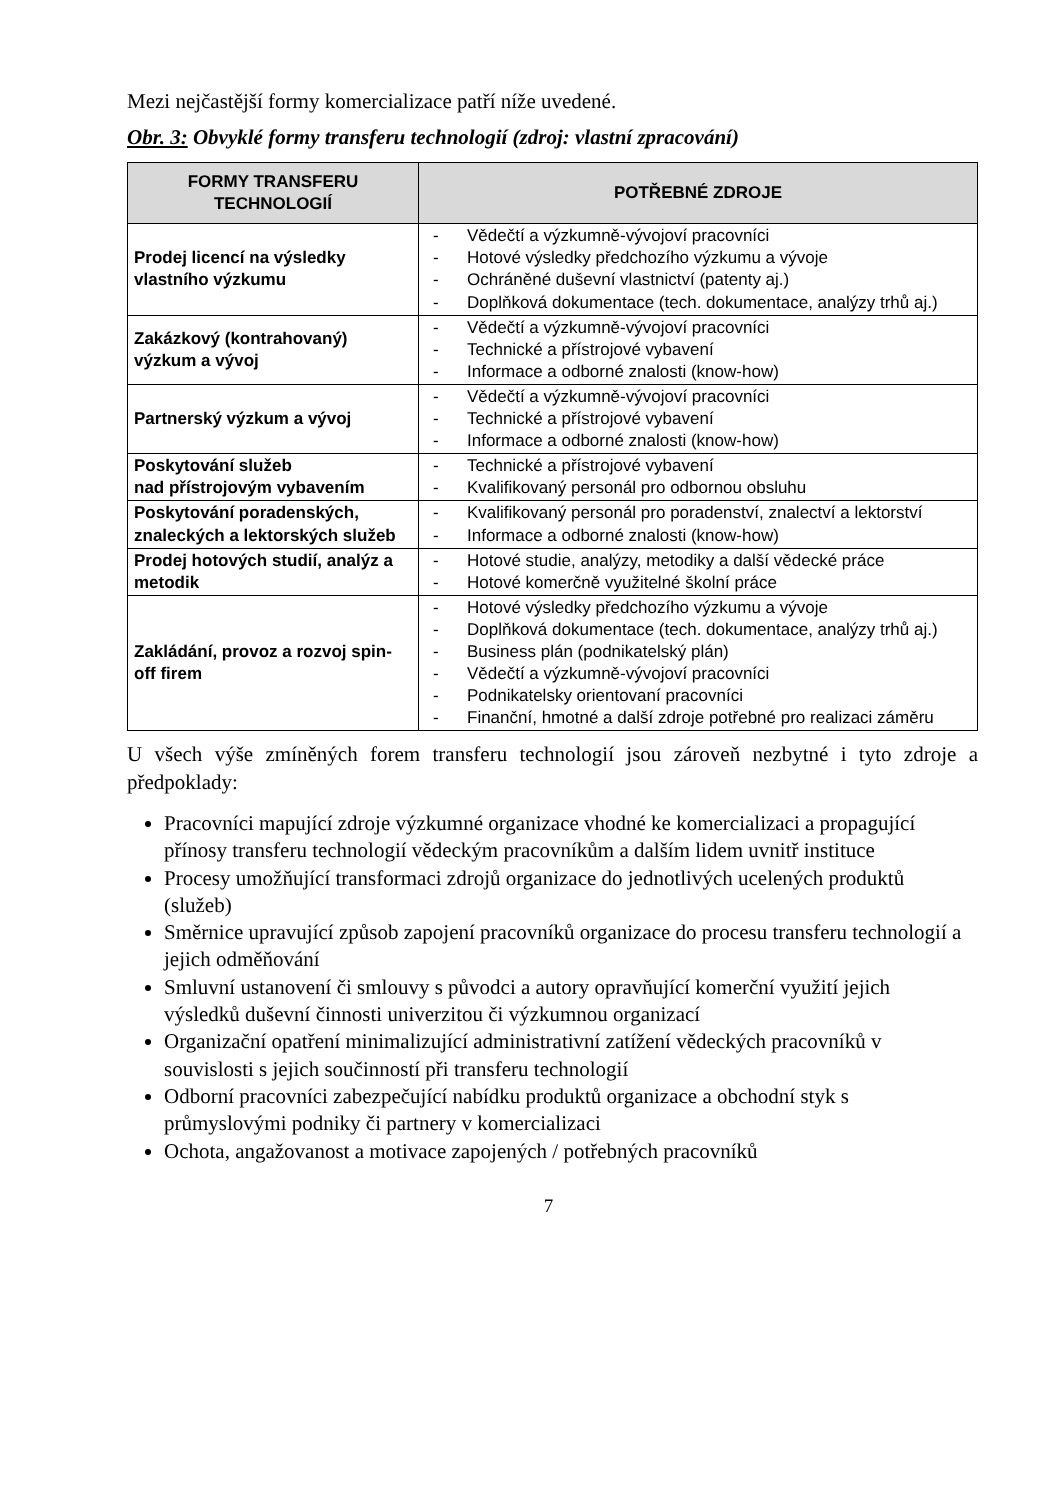Mezi nejčastější formy komercializace patří níže uvedené.
Obr. 3: Obvyklé formy transferu technologií (zdroj: vlastní zpracování)
| FORMY TRANSFERU TECHNOLOGIÍ | POTŘEBNÉ ZDROJE |
| --- | --- |
| Prodej licencí na výsledky vlastního výzkumu | - Vědečtí a výzkumně-vývojoví pracovníci - Hotové výsledky předchozího výzkumu a vývoje - Ochráněné duševní vlastnictví (patenty aj.) - Doplňková dokumentace (tech. dokumentace, analýzy trhů aj.) |
| Zakázkový (kontrahovaný) výzkum a vývoj | - Vědečtí a výzkumně-vývojoví pracovníci - Technické a přístrojové vybavení - Informace a odborné znalosti (know-how) |
| Partnerský výzkum a vývoj | - Vědečtí a výzkumně-vývojoví pracovníci - Technické a přístrojové vybavení - Informace a odborné znalosti (know-how) |
| Poskytování služeb nad přístrojovým vybavením | - Technické a přístrojové vybavení - Kvalifikovaný personál pro odbornou obsluhu |
| Poskytování poradenských, znaleckých a lektorských služeb | - Kvalifikovaný personál pro poradenství, znalectví a lektorství - Informace a odborné znalosti (know-how) |
| Prodej hotových studií, analýz a metodik | - Hotové studie, analýzy, metodiky a další vědecké práce - Hotové komerčně využitelné školní práce |
| Zakládání, provoz a rozvoj spin-off firem | - Hotové výsledky předchozího výzkumu a vývoje - Doplňková dokumentace (tech. dokumentace, analýzy trhů aj.) - Business plán (podnikatelský plán) - Vědečtí a výzkumně-vývojoví pracovníci - Podnikatelsky orientovaní pracovníci - Finanční, hmotné a další zdroje potřebné pro realizaci záměru |
U všech výše zmíněných forem transferu technologií jsou zároveň nezbytné i tyto zdroje a předpoklady:
Pracovníci mapující zdroje výzkumné organizace vhodné ke komercializaci a propagující přínosy transferu technologií vědeckým pracovníkům a dalším lidem uvnitř instituce
Procesy umožňující transformaci zdrojů organizace do jednotlivých ucelených produktů (služeb)
Směrnice upravující způsob zapojení pracovníků organizace do procesu transferu technologií a jejich odměňování
Smluvní ustanovení či smlouvy s původci a autory opravňující komerční využití jejich výsledků duševní činnosti univerzitou či výzkumnou organizací
Organizační opatření minimalizující administrativní zatížení vědeckých pracovníků v souvislosti s jejich součinností při transferu technologií
Odborní pracovníci zabezpečující nabídku produktů organizace a obchodní styk s průmyslovými podniky či partnery v komercializaci
Ochota, angažovanost a motivace zapojených / potřebných pracovníků
7